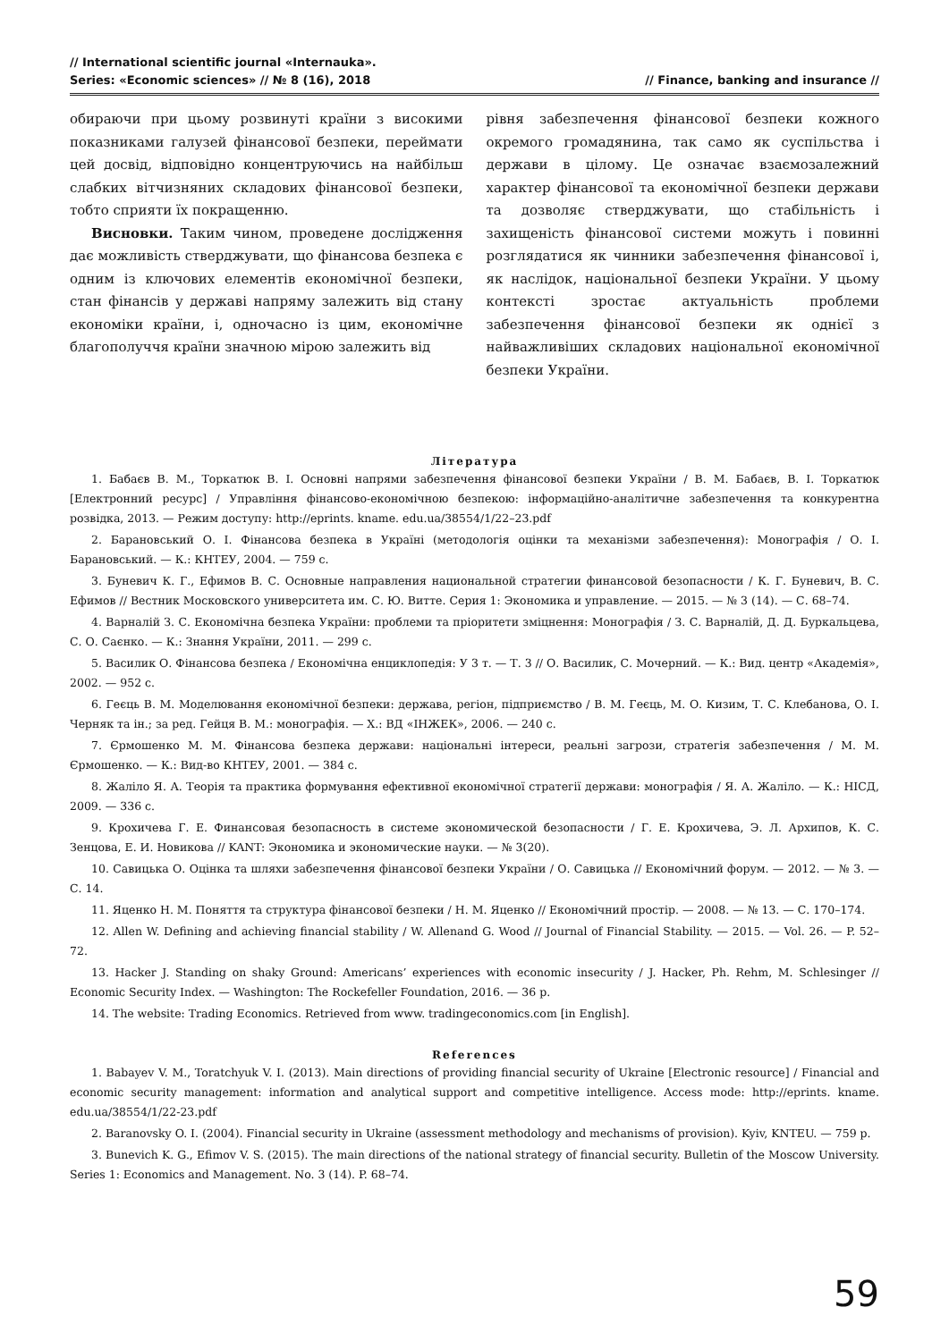// International scientific journal «Internauka».
Series: «Economic sciences» // № 8 (16), 2018
// Finance, banking and insurance //
обираючи при цьому розвинуті країни з високими показниками галузей фінансової безпеки, переймати цей досвід, відповідно концентруючись на найбільш слабких вітчизняних складових фінансової безпеки, тобто сприяти їх покращенню.
Висновки. Таким чином, проведене дослідження дає можливість стверджувати, що фінансова безпека є одним із ключових елементів економічної безпеки, стан фінансів у державі напряму залежить від стану економіки країни, і, одночасно із цим, економічне благополуччя країни значною мірою залежить від
рівня забезпечення фінансової безпеки кожного окремого громадянина, так само як суспільства і держави в цілому. Це означає взаємозалежний характер фінансової та економічної безпеки держави та дозволяє стверджувати, що стабільність і захищеність фінансової системи можуть і повинні розглядатися як чинники забезпечення фінансової і, як наслідок, національної безпеки України. У цьому контексті зростає актуальність проблеми забезпечення фінансової безпеки як однієї з найважливіших складових національної економічної безпеки України.
Література
1. Бабаєв В. М., Торкатюк В. І. Основні напрями забезпечення фінансової безпеки України / В. М. Бабаєв, В. І. Торкатюк [Електронний ресурс] / Управління фінансово-економічною безпекою: інформаційно-аналітичне забезпечення та конкурентна розвідка, 2013. — Режим доступу: http://eprints. kname. edu.ua/38554/1/22–23.pdf
2. Барановський О. І. Фінансова безпека в Україні (методологія оцінки та механізми забезпечення): Монографія / О. І. Барановський. — К.: КНТЕУ, 2004. — 759 с.
3. Буневич К. Г., Ефимов В. С. Основные направления национальной стратегии финансовой безопасности / К. Г. Буневич, В. С. Ефимов // Вестник Московского университета им. С. Ю. Витте. Серия 1: Экономика и управление. — 2015. — № 3 (14). — С. 68–74.
4. Варналій З. С. Економічна безпека України: проблеми та пріоритети зміцнення: Монографія / З. С. Варналій, Д. Д. Буркальцева, С. О. Саєнко. — К.: Знання України, 2011. — 299 с.
5. Василик О. Фінансова безпека / Економічна енциклопедія: У 3 т. — Т. 3 // О. Василик, С. Мочерний. — К.: Вид. центр «Академія», 2002. — 952 с.
6. Геєць В. М. Моделювання економічної безпеки: держава, регіон, підприємство / В. М. Геєць, М. О. Кизим, Т. С. Клебанова, О. І. Черняк та ін.; за ред. Гейця В. М.: монографія. — Х.: ВД «ІНЖЕК», 2006. — 240 с.
7. Єрмошенко М. М. Фінансова безпека держави: національні інтереси, реальні загрози, стратегія забезпечення / М. М. Єрмошенко. — К.: Вид-во КНТЕУ, 2001. — 384 с.
8. Жаліло Я. А. Теорія та практика формування ефективної економічної стратегії держави: монографія / Я. А. Жаліло. — К.: НІСД, 2009. — 336 с.
9. Крохичева Г. Е. Финансовая безопасность в системе экономической безопасности / Г. Е. Крохичева, Э. Л. Архипов, К. С. Зенцова, Е. И. Новикова // KANT: Экономика и экономические науки. — № 3(20).
10. Савицька О. Оцінка та шляхи забезпечення фінансової безпеки України / О. Савицька // Економічний форум. — 2012. — № 3. — С. 14.
11. Яценко Н. М. Поняття та структура фінансової безпеки / Н. М. Яценко // Економічний простір. — 2008. — № 13. — С. 170–174.
12. Allen W. Defining and achieving financial stability / W. Allenand G. Wood // Journal of Financial Stability. — 2015. — Vol. 26. — P. 52–72.
13. Hacker J. Standing on shaky Ground: Americans’ experiences with economic insecurity / J. Hacker, Ph. Rehm, M. Schlesinger // Economic Security Index. — Washington: The Rockefeller Foundation, 2016. — 36 p.
14. The website: Trading Economics. Retrieved from www. tradingeconomics.com [in English].
References
1. Babayev V. M., Toratchyuk V. I. (2013). Main directions of providing financial security of Ukraine [Electronic resource] / Financial and economic security management: information and analytical support and competitive intelligence. Access mode: http://eprints. kname. edu.ua/38554/1/22-23.pdf
2. Baranovsky O. I. (2004). Financial security in Ukraine (assessment methodology and mechanisms of provision). Kyiv, KNTEU. — 759 p.
3. Bunevich K. G., Efimov V. S. (2015). The main directions of the national strategy of financial security. Bulletin of the Moscow University. Series 1: Economics and Management. No. 3 (14). P. 68–74.
59